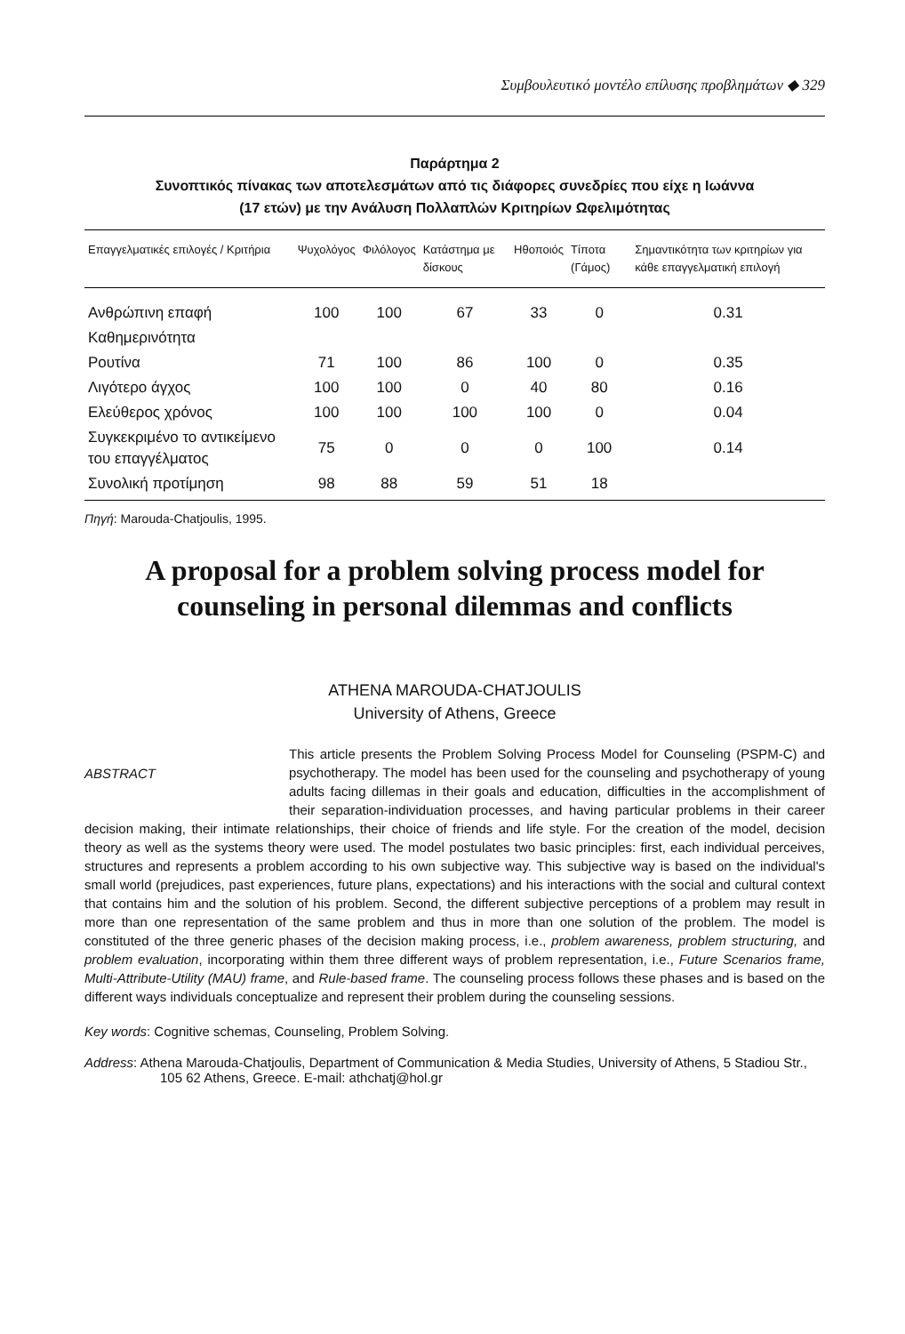Συμβουλευτικό μοντέλο επίλυσης προβλημάτων ◆ 329
Παράρτημα 2
Συνοπτικός πίνακας των αποτελεσμάτων από τις διάφορες συνεδρίες που είχε η Ιωάννα
(17 ετών) με την Ανάλυση Πολλαπλών Κριτηρίων Ωφελιμότητας
| Επαγγελματικές επιλογές / Κριτήρια | Ψυχολόγος | Φιλόλογος | Κατάστημα με δίσκους | Ηθοποιός | Τίποτα (Γάμος) | Σημαντικότητα των κριτηρίων για κάθε επαγγελματική επιλογή |
| --- | --- | --- | --- | --- | --- | --- |
| Ανθρώπινη επαφή | 100 | 100 | 67 | 33 | 0 | 0.31 |
| Καθημερινότητα | | | | | | |
| Ρουτίνα | 71 | 100 | 86 | 100 | 0 | 0.35 |
| Λιγότερο άγχος | 100 | 100 | 0 | 40 | 80 | 0.16 |
| Ελεύθερος χρόνος | 100 | 100 | 100 | 100 | 0 | 0.04 |
| Συγκεκριμένο το αντικείμενο του επαγγέλματος | 75 | 0 | 0 | 0 | 100 | 0.14 |
| Συνολική προτίμηση | 98 | 88 | 59 | 51 | 18 | |
Πηγή: Marouda-Chatjoulis, 1995.
A proposal for a problem solving process model for counseling in personal dilemmas and conflicts
ATHENA MAROUDA-CHATJOULIS
University of Athens, Greece
ABSTRACT
This article presents the Problem Solving Process Model for Counseling (PSPM-C) and psychotherapy. The model has been used for the counseling and psychotherapy of young adults facing dillemas in their goals and education, difficulties in the accomplishment of their separation-individuation processes, and having particular problems in their career decision making, their intimate relationships, their choice of friends and life style. For the creation of the model, decision theory as well as the systems theory were used. The model postulates two basic principles: first, each individual perceives, structures and represents a problem according to his own subjective way. This subjective way is based on the individual's small world (prejudices, past experiences, future plans, expectations) and his interactions with the social and cultural context that contains him and the solution of his problem. Second, the different subjective perceptions of a problem may result in more than one representation of the same problem and thus in more than one solution of the problem. The model is constituted of the three generic phases of the decision making process, i.e., problem awareness, problem structuring, and problem evaluation, incorporating within them three different ways of problem representation, i.e., Future Scenarios frame, Multi-Attribute-Utility (MAU) frame, and Rule-based frame. The counseling process follows these phases and is based on the different ways individuals conceptualize and represent their problem during the counseling sessions.
Key words: Cognitive schemas, Counseling, Problem Solving.
Address: Athena Marouda-Chatjoulis, Department of Communication & Media Studies, University of Athens, 5 Stadiou Str., 105 62 Athens, Greece. E-mail: athchatj@hol.gr